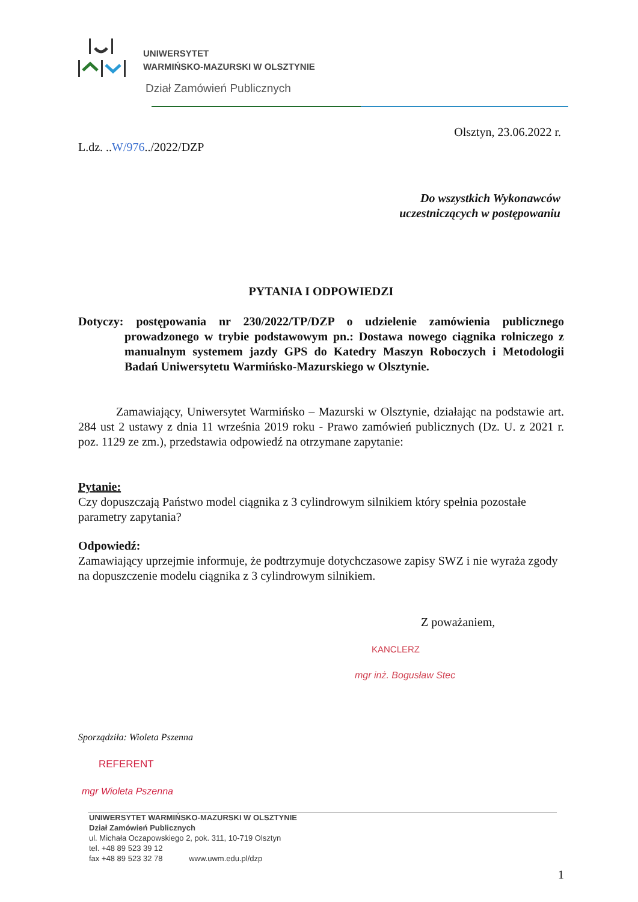UNIWERSYTET
WARMIŃSKO-MAZURSKI W OLSZTYNIE
Dział Zamówień Publicznych
Olsztyn, 23.06.2022 r.
L.dz. ..W/976../2022/DZP
Do wszystkich Wykonawców
uczestniczących w postępowaniu
PYTANIA I ODPOWIEDZI
Dotyczy: postępowania nr 230/2022/TP/DZP o udzielenie zamówienia publicznego prowadzonego w trybie podstawowym pn.: Dostawa nowego ciągnika rolniczego z manualnym systemem jazdy GPS do Katedry Maszyn Roboczych i Metodologii Badań Uniwersytetu Warmińsko-Mazurskiego w Olsztynie.
Zamawiający, Uniwersytet Warmińsko – Mazurski w Olsztynie, działając na podstawie art. 284 ust 2 ustawy z dnia 11 września 2019 roku - Prawo zamówień publicznych (Dz. U. z 2021 r. poz. 1129 ze zm.), przedstawia odpowiedź na otrzymane zapytanie:
Pytanie:
Czy dopuszczają Państwo model ciągnika z 3 cylindrowym silnikiem który spełnia pozostałe parametry zapytania?
Odpowiedź:
Zamawiający uprzejmie informuje, że podtrzymuje dotychczasowe zapisy SWZ i nie wyraża zgody na dopuszczenie modelu ciągnika z 3 cylindrowym silnikiem.
Z poważaniem,
KANCLERZ
mgr inż. Bogusław Stec
Sporządziła: Wioleta Pszenna
REFERENT
mgr Wioleta Pszenna
UNIWERSYTET WARMIŃSKO-MAZURSKI W OLSZTYNIE
Dział Zamówień Publicznych
ul. Michała Oczapowskiego 2, pok. 311, 10-719 Olsztyn
tel. +48 89 523 39 12
fax +48 89 523 32 78 www.uwm.edu.pl/dzp
1